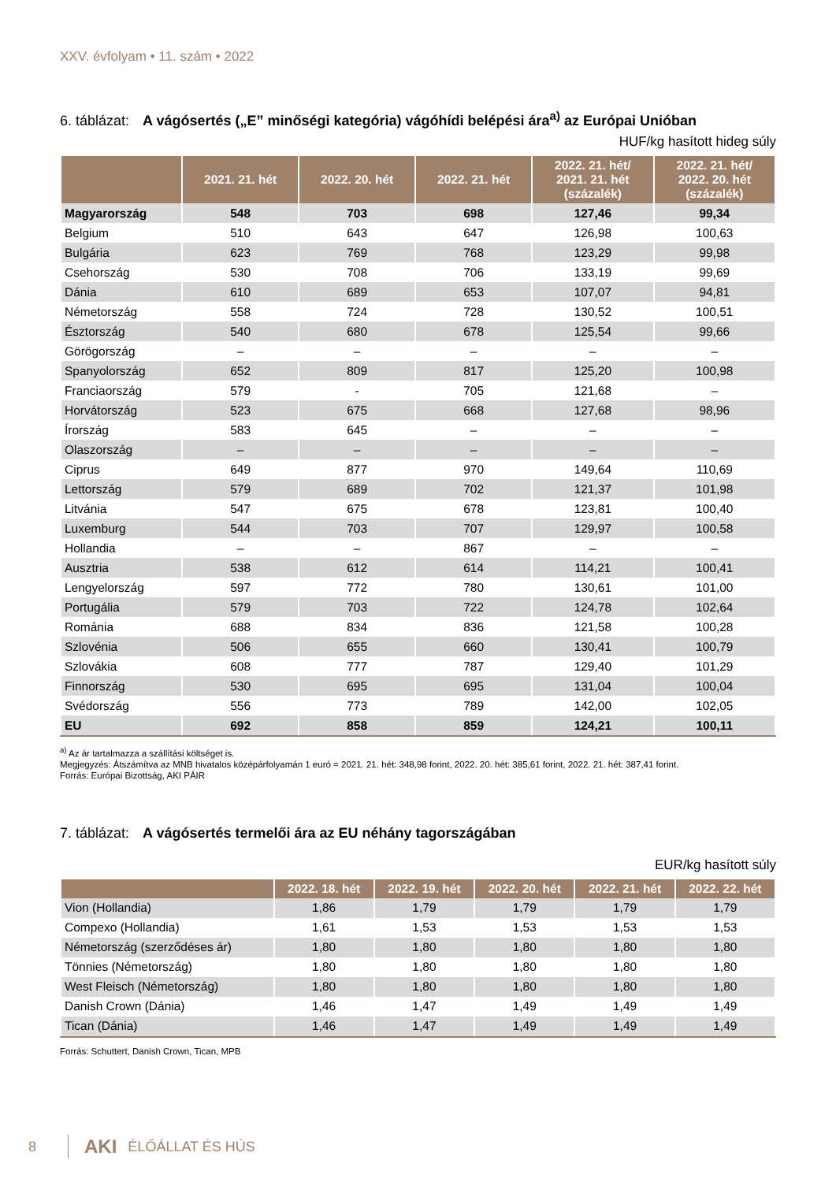XXV. évfolyam • 11. szám • 2022
6. táblázat: A vágósertés („E” minőségi kategória) vágóhídi belépési ára<sup>a)</sup> az Európai Unióban
HUF/kg hasított hideg súly
| | 2021. 21. hét | 2022. 20. hét | 2022. 21. hét | 2022. 21. hét/ 2021. 21. hét (százalék) | 2022. 21. hét/ 2022. 20. hét (százalék) |
| --- | --- | --- | --- | --- | --- |
| Magyarország | 548 | 703 | 698 | 127,46 | 99,34 |
| Belgium | 510 | 643 | 647 | 126,98 | 100,63 |
| Bulgária | 623 | 769 | 768 | 123,29 | 99,98 |
| Csehország | 530 | 708 | 706 | 133,19 | 99,69 |
| Dánia | 610 | 689 | 653 | 107,07 | 94,81 |
| Németország | 558 | 724 | 728 | 130,52 | 100,51 |
| Észtország | 540 | 680 | 678 | 125,54 | 99,66 |
| Görögország | – | – | – | – | – |
| Spanyolország | 652 | 809 | 817 | 125,20 | 100,98 |
| Franciaország | 579 | - | 705 | 121,68 | – |
| Horvátország | 523 | 675 | 668 | 127,68 | 98,96 |
| Írország | 583 | 645 | – | – | – |
| Olaszország | – | – | – | – | – |
| Ciprus | 649 | 877 | 970 | 149,64 | 110,69 |
| Lettország | 579 | 689 | 702 | 121,37 | 101,98 |
| Litvánia | 547 | 675 | 678 | 123,81 | 100,40 |
| Luxemburg | 544 | 703 | 707 | 129,97 | 100,58 |
| Hollandia | – | – | 867 | – | – |
| Ausztria | 538 | 612 | 614 | 114,21 | 100,41 |
| Lengyelország | 597 | 772 | 780 | 130,61 | 101,00 |
| Portugália | 579 | 703 | 722 | 124,78 | 102,64 |
| Románia | 688 | 834 | 836 | 121,58 | 100,28 |
| Szlovénia | 506 | 655 | 660 | 130,41 | 100,79 |
| Szlovákia | 608 | 777 | 787 | 129,40 | 101,29 |
| Finnország | 530 | 695 | 695 | 131,04 | 100,04 |
| Svédország | 556 | 773 | 789 | 142,00 | 102,05 |
| EU | 692 | 858 | 859 | 124,21 | 100,11 |
<sup>a)</sup> Az ár tartalmazza a szállítási költséget is.
Megjegyzés: Átszámítva az MNB hivatalos középárfolyamán 1 euró = 2021. 21. hét: 348,98 forint, 2022. 20. hét: 385,61 forint, 2022. 21. hét: 387,41 forint.
Forrás: Európai Bizottság, AKI PÁIR
7. táblázat: A vágósertés termelői ára az EU néhány tagországában
EUR/kg hasított súly
| | 2022. 18. hét | 2022. 19. hét | 2022. 20. hét | 2022. 21. hét | 2022. 22. hét |
| --- | --- | --- | --- | --- | --- |
| Vion (Hollandia) | 1,86 | 1,79 | 1,79 | 1,79 | 1,79 |
| Compexo (Hollandia) | 1,61 | 1,53 | 1,53 | 1,53 | 1,53 |
| Németország (szerződéses ár) | 1,80 | 1,80 | 1,80 | 1,80 | 1,80 |
| Tönnies (Németország) | 1,80 | 1,80 | 1,80 | 1,80 | 1,80 |
| West Fleisch (Németország) | 1,80 | 1,80 | 1,80 | 1,80 | 1,80 |
| Danish Crown (Dánia) | 1,46 | 1,47 | 1,49 | 1,49 | 1,49 |
| Tican (Dánia) | 1,46 | 1,47 | 1,49 | 1,49 | 1,49 |
Forrás: Schuttert, Danish Crown, Tican, MPB
8 AKI ÉLŐÁLLAT ÉS HÚS